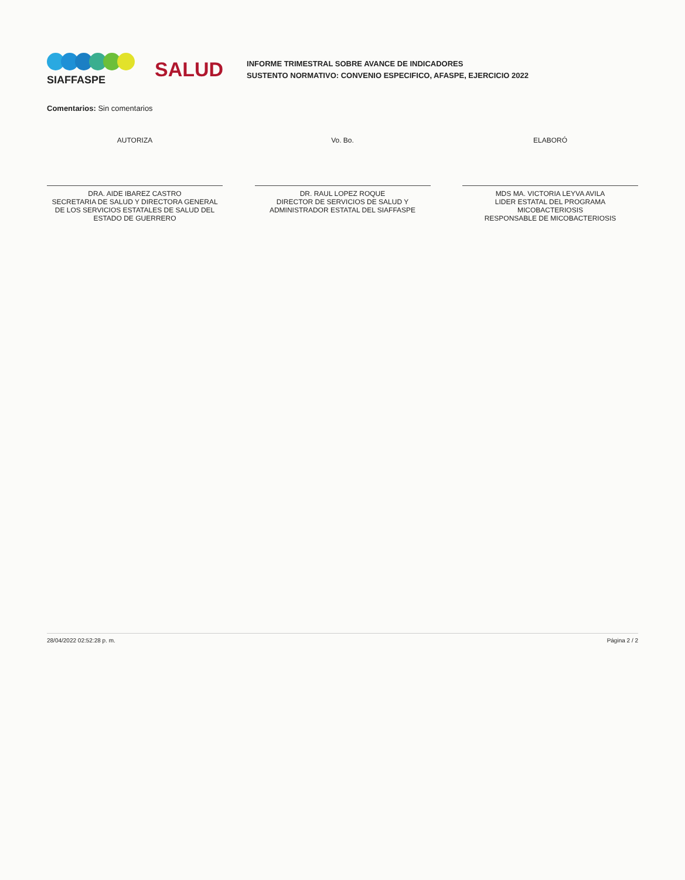SIAFFASPE
SALUD
INFORME TRIMESTRAL SOBRE AVANCE DE INDICADORES
SUSTENTO NORMATIVO: CONVENIO ESPECIFICO, AFASPE, EJERCICIO 2022
Comentarios: Sin comentarios
AUTORIZA
DRA. AIDE IBAREZ CASTRO
SECRETARIA DE SALUD Y DIRECTORA GENERAL DE LOS SERVICIOS ESTATALES DE SALUD DEL ESTADO DE GUERRERO
Vo. Bo.
DR. RAUL LOPEZ ROQUE
DIRECTOR DE SERVICIOS DE SALUD Y ADMINISTRADOR ESTATAL DEL SIAFFASPE
ELABORÓ
MDS MA. VICTORIA LEYVA AVILA
LIDER ESTATAL DEL PROGRAMA MICOBACTERIOSIS
RESPONSABLE DE MICOBACTERIOSIS
28/04/2022 02:52:28 p. m. Página 2 / 2